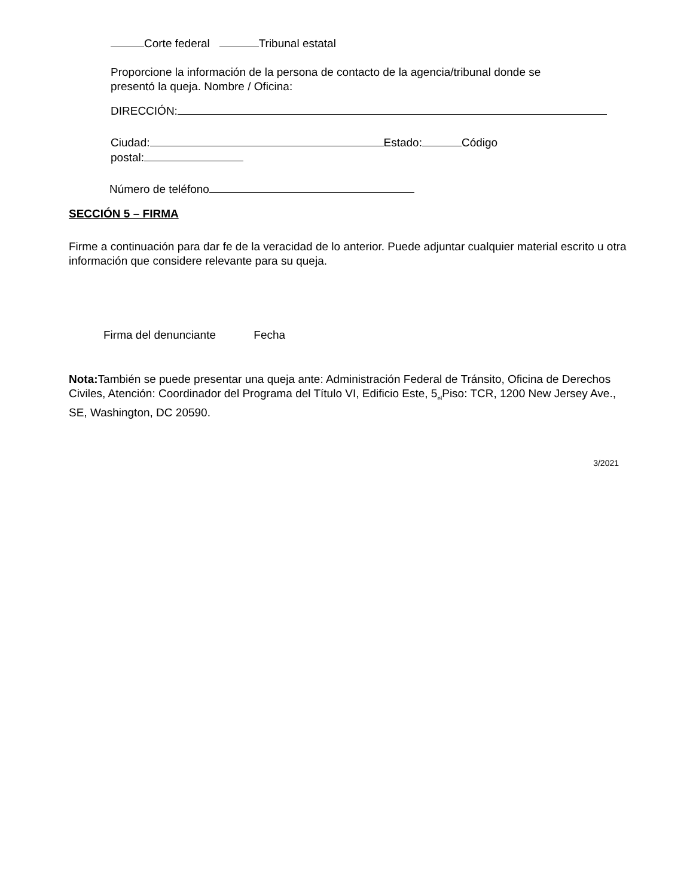Corte federal Tribunal estatal
Proporcione la información de la persona de contacto de la agencia/tribunal donde se presentó la queja. Nombre / Oficina:
DIRECCIÓN:
Ciudad: Estado: Código
postal:
Número de teléfono
SECCIÓN 5 – FIRMA
Firme a continuación para dar fe de la veracidad de lo anterior. Puede adjuntar cualquier material escrito u otra información que considere relevante para su queja.
Firma del denunciante Fecha
Nota: También se puede presentar una queja ante: Administración Federal de Tránsito, Oficina de Derechos Civiles, Atención: Coordinador del Programa del Título VI, Edificio Este, 5<sub>el</sub>Piso: TCR, 1200 New Jersey Ave., SE, Washington, DC 20590.
3/2021